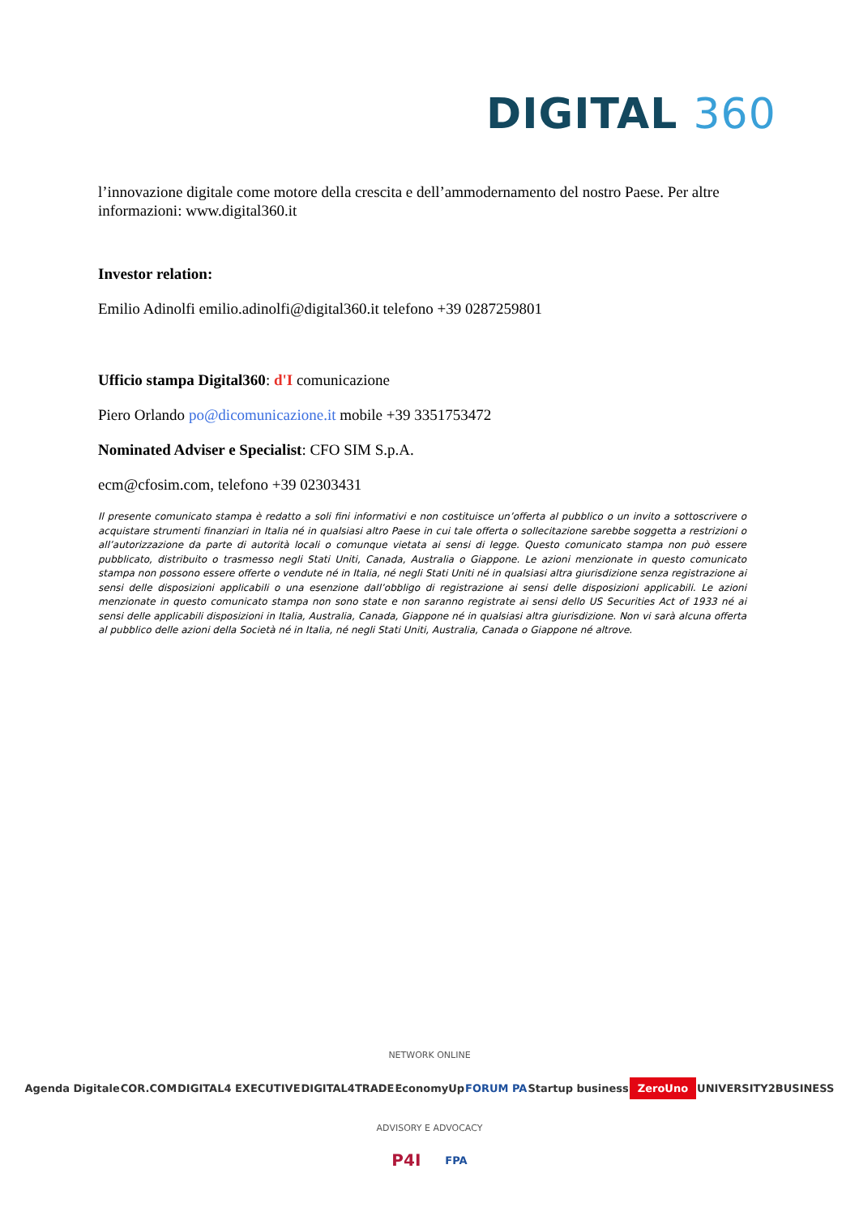DIGITAL 360
l’innovazione digitale come motore della crescita e dell’ammodernamento del nostro Paese. Per altre informazioni: www.digital360.it
Investor relation:
Emilio Adinolfi emilio.adinolfi@digital360.it telefono +39 0287259801
Ufficio stampa Digital360: d'I comunicazione
Piero Orlando po@dicomunicazione.it mobile +39 3351753472
Nominated Adviser e Specialist: CFO SIM S.p.A.
ecm@cfosim.com, telefono +39 02303431
Il presente comunicato stampa è redatto a soli fini informativi e non costituisce un’offerta al pubblico o un invito a sottoscrivere o acquistare strumenti finanziari in Italia né in qualsiasi altro Paese in cui tale offerta o sollecitazione sarebbe soggetta a restrizioni o all’autorizzazione da parte di autorità locali o comunque vietata ai sensi di legge. Questo comunicato stampa non può essere pubblicato, distribuito o trasmesso negli Stati Uniti, Canada, Australia o Giappone. Le azioni menzionate in questo comunicato stampa non possono essere offerte o vendute né in Italia, né negli Stati Uniti né in qualsiasi altra giurisdizione senza registrazione ai sensi delle disposizioni applicabili o una esenzione dall’obbligo di registrazione ai sensi delle disposizioni applicabili. Le azioni menzionate in questo comunicato stampa non sono state e non saranno registrate ai sensi dello US Securities Act of 1933 né ai sensi delle applicabili disposizioni in Italia, Australia, Canada, Giappone né in qualsiasi altra giurisdizione. Non vi sarà alcuna offerta al pubblico delle azioni della Società né in Italia, né negli Stati Uniti, Australia, Canada o Giappone né altrove.
NETWORK ONLINE
Agenda Digitale COR.COM DIGITAL4 EXECUTIVE DIGITAL4TRADE EconomyUp FORUM PA Startup business ZeroUno UNIVERSITY2BUSINESS
ADVISORY E ADVOCACY
P4I FPA